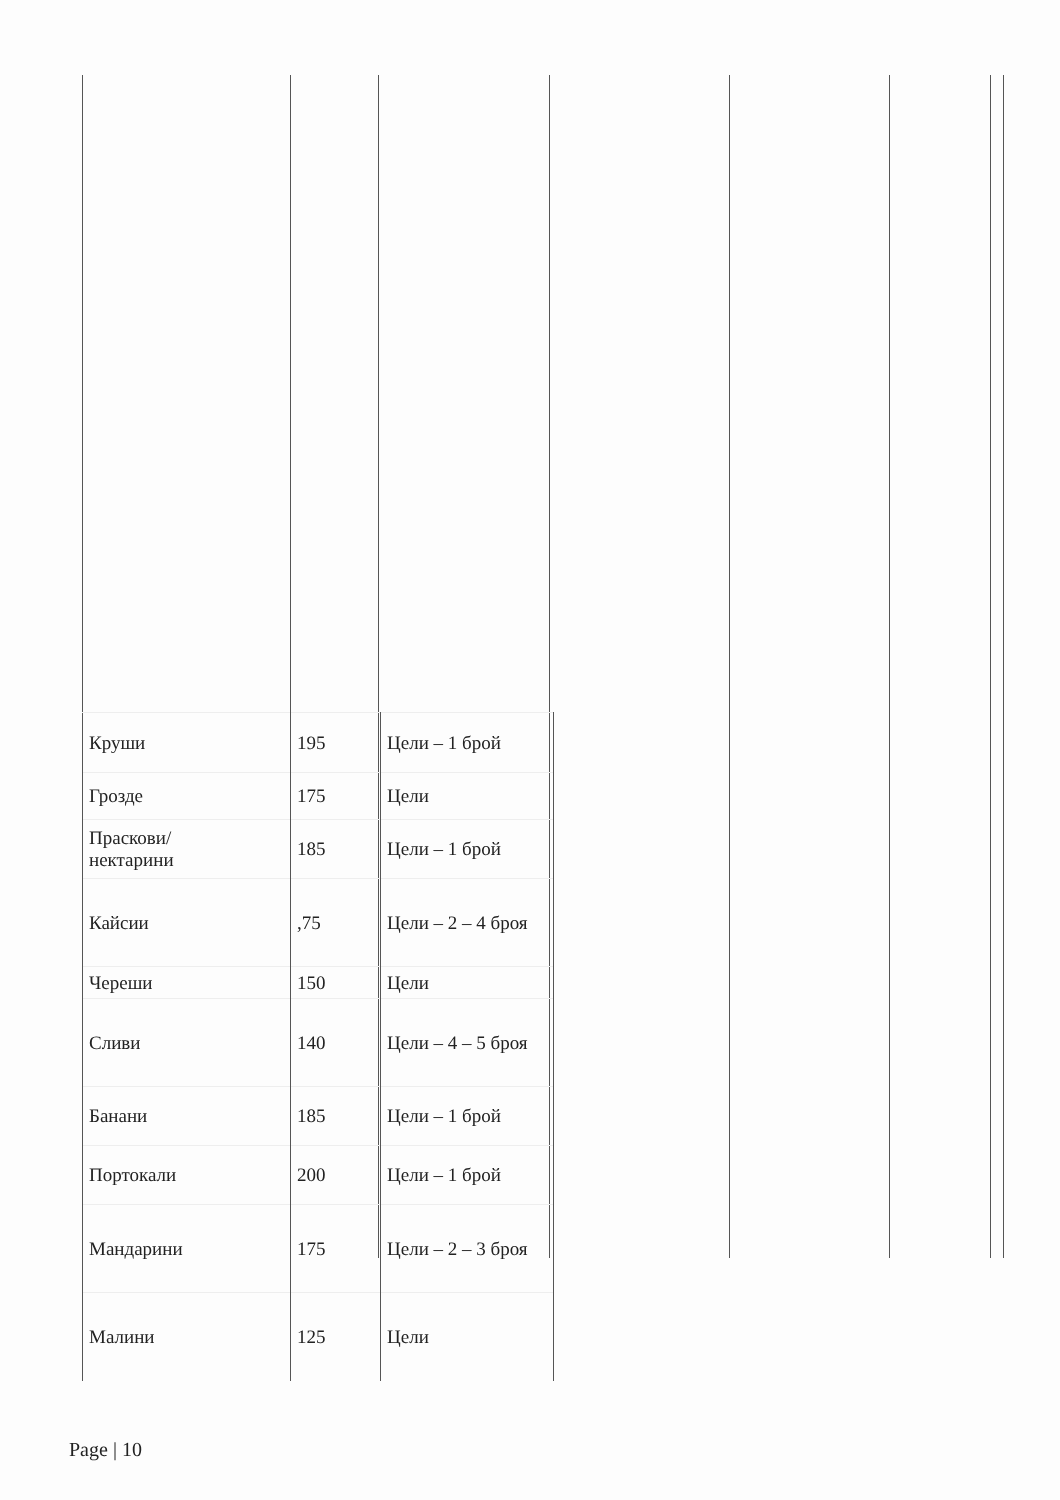| Круши | 195 | Цели – 1 брой |
| Грозде | 175 | Цели |
| Праскови/ нектарини | 185 | Цели – 1 брой |
| Кайсии | ,75 | Цели – 2 – 4 броя |
| Череши | 150 | Цели |
| Сливи | 140 | Цели – 4 – 5 броя |
| Банани | 185 | Цели – 1 брой |
| Портокали | 200 | Цели – 1 брой |
| Мандарини | 175 | Цели – 2 – 3 броя |
| Малини | 125 | Цели |
Page | 10